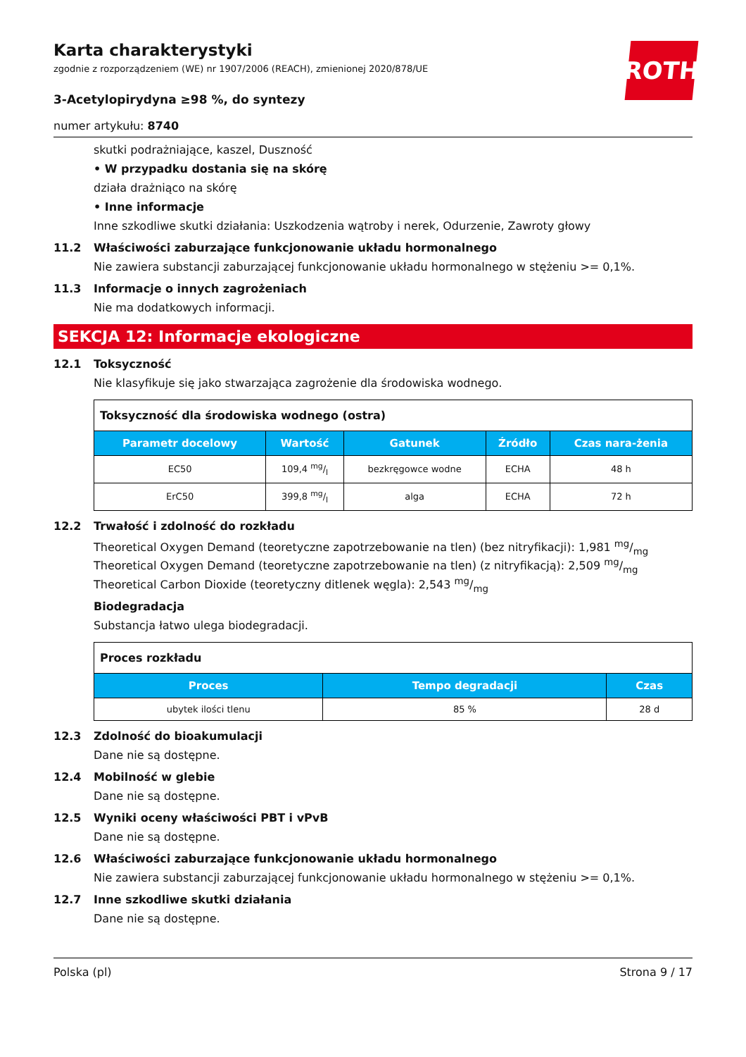ROTH
Karta charakterystyki
zgodnie z rozporządzeniem (WE) nr 1907/2006 (REACH), zmienionej 2020/878/UE
3-Acetylopirydyna ≥98 %, do syntezy
numer artykułu: 8740
skutki podrażniające, kaszel, Duszność
• W przypadku dostania się na skórę
działa drażniąco na skórę
• Inne informacje
Inne szkodliwe skutki działania: Uszkodzenia wątroby i nerek, Odurzenie, Zawroty głowy
11.2 Właściwości zaburzające funkcjonowanie układu hormonalnego
Nie zawiera substancji zaburzającej funkcjonowanie układu hormonalnego w stężeniu >= 0,1%.
11.3 Informacje o innych zagrożeniach
Nie ma dodatkowych informacji.
SEKCJA 12: Informacje ekologiczne
12.1 Toksyczność
Nie klasyfikuje się jako stwarzająca zagrożenie dla środowiska wodnego.
| Toksyczność dla środowiska wodnego (ostra) | | | | |
| --- | --- | --- | --- | --- |
| Parametr docelowy | Wartość | Gatunek | Źródło | Czas nara-żenia |
| EC50 | 109,4 mg/l | bezkręgowce wodne | ECHA | 48 h |
| ErC50 | 399,8 mg/l | alga | ECHA | 72 h |
12.2 Trwałość i zdolność do rozkładu
Theoretical Oxygen Demand (teoretyczne zapotrzebowanie na tlen) (bez nitryfikacji): 1,981 mg/mg
Theoretical Oxygen Demand (teoretyczne zapotrzebowanie na tlen) (z nitryfikacją): 2,509 mg/mg
Theoretical Carbon Dioxide (teoretyczny ditlenek węgla): 2,543 mg/mg
Biodegradacja
Substancja łatwo ulega biodegradacji.
| Proces rozkładu | | |
| --- | --- | --- |
| Proces | Tempo degradacji | Czas |
| ubytek ilości tlenu | 85 % | 28 d |
12.3 Zdolność do bioakumulacji
Dane nie są dostępne.
12.4 Mobilność w glebie
Dane nie są dostępne.
12.5 Wyniki oceny właściwości PBT i vPvB
Dane nie są dostępne.
12.6 Właściwości zaburzające funkcjonowanie układu hormonalnego
Nie zawiera substancji zaburzającej funkcjonowanie układu hormonalnego w stężeniu >= 0,1%.
12.7 Inne szkodliwe skutki działania
Dane nie są dostępne.
Polska (pl) Strona 9 / 17